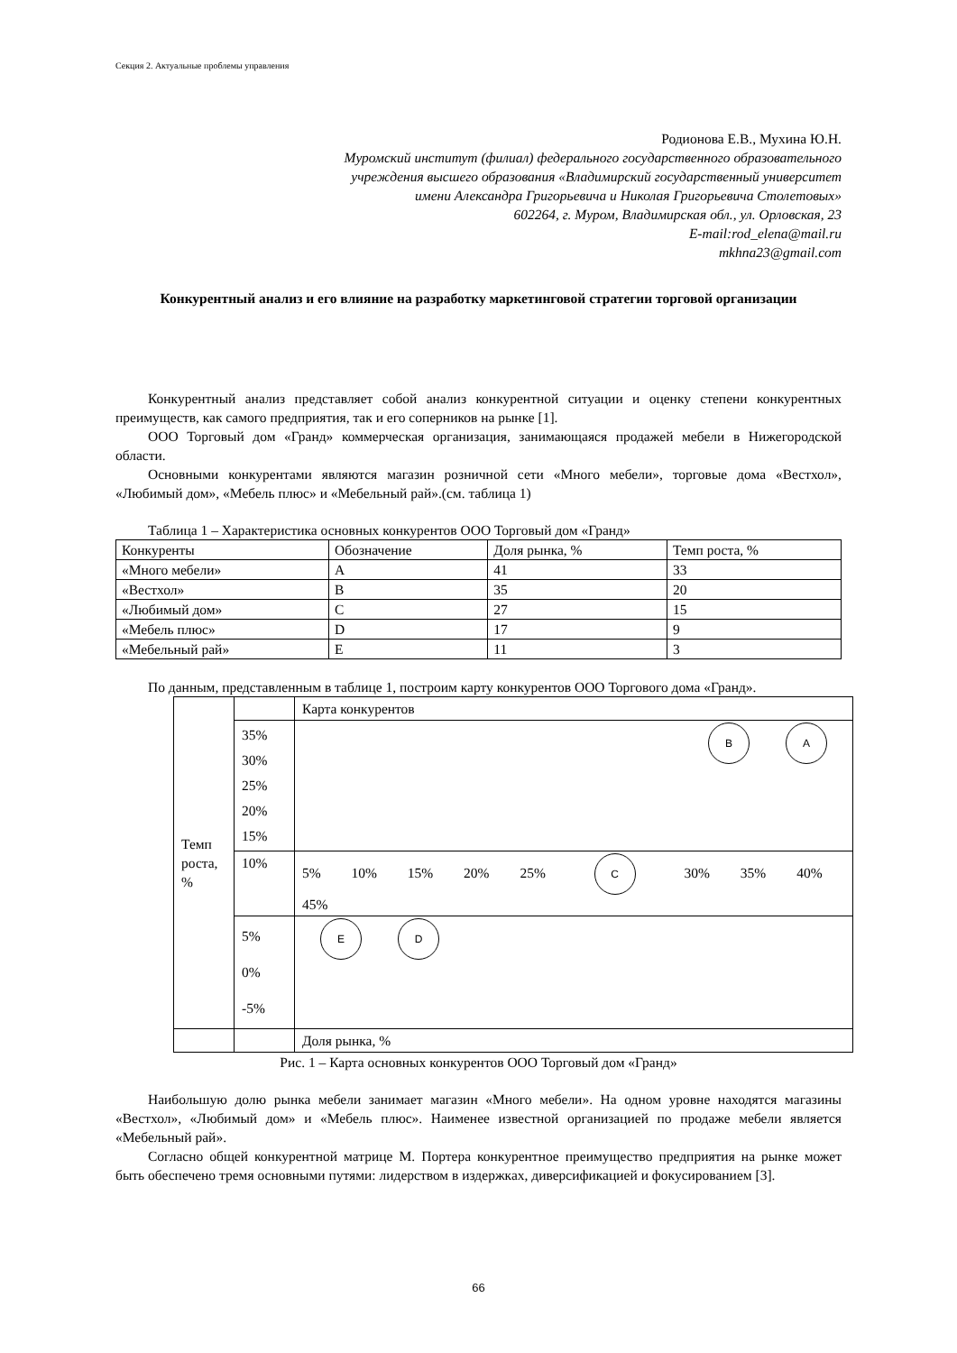Секция 2. Актуальные проблемы управления
Родионова Е.В., Мухина Ю.Н.
Муромский институт (филиал) федерального государственного образовательного
учреждения высшего образования «Владимирский государственный университет
имени Александра Григорьевича и Николая Григорьевича Столетовых»
602264, г. Муром, Владимирская обл., ул. Орловская, 23
E-mail:rod_elena@mail.ru
mkhna23@gmail.com
Конкурентный анализ и его влияние на разработку маркетинговой стратегии торговой организации
Конкурентный анализ представляет собой анализ конкурентной ситуации и оценку степени конкурентных преимуществ, как самого предприятия, так и его соперников на рынке [1].
ООО Торговый дом «Гранд» коммерческая организация, занимающаяся продажей мебели в Нижегородской области.
Основными конкурентами являются магазин розничной сети «Много мебели», торговые дома «Вестхол», «Любимый дом», «Мебель плюс» и «Мебельный рай».(см. таблица 1)
Таблица 1 – Характеристика основных конкурентов ООО Торговый дом «Гранд»
| Конкуренты | Обозначение | Доля рынка, % | Темп роста, % |
| «Много мебели» | A | 41 | 33 |
| «Вестхол» | B | 35 | 20 |
| «Любимый дом» | C | 27 | 15 |
| «Мебель плюс» | D | 17 | 9 |
| «Мебельный рай» | E | 11 | 3 |
По данным, представленным в таблице 1, построим карту конкурентов ООО Торгового дома «Гранд».
| Темп роста, % | | Карта конкурентов |
| | 35% 30% 25% 20% 15% | B A |
| | 10% | 5% 10% 15% 20% 25% C 30% 35% 40% 45% |
| | 5% 0% -5% | E D |
| | | Доля рынка, % |
Рис. 1 – Карта основных конкурентов ООО Торговый дом «Гранд»
Наибольшую долю рынка мебели занимает магазин «Много мебели». На одном уровне находятся магазины «Вестхол», «Любимый дом» и «Мебель плюс». Наименее известной организацией по продаже мебели является «Мебельный рай».
Согласно общей конкурентной матрице М. Портера конкурентное преимущество предприятия на рынке может быть обеспечено тремя основными путями: лидерством в издержках, диверсификацией и фокусированием [3].
66